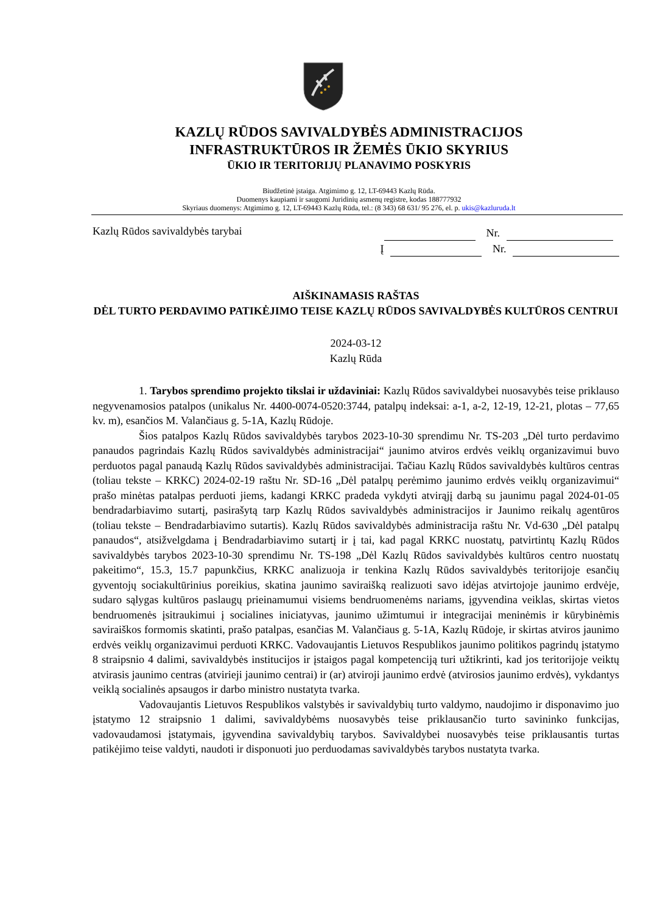KAZLŲ RŪDOS SAVIVALDYBĖS ADMINISTRACIJOS
INFRASTRUKTŪROS IR ŽEMĖS ŪKIO SKYRIUS
ŪKIO IR TERITORIJŲ PLANAVIMO POSKYRIS
Biudžetinė įstaiga. Atgimimo g. 12, LT-69443 Kazlų Rūda.
Duomenys kaupiami ir saugomi Juridinių asmenų registre, kodas 188777932
Skyriaus duomenys: Atgimimo g. 12, LT-69443 Kazlų Rūda, tel.: (8 343) 68 631/ 95 276, el. p. ukis@kazluruda.lt
Kazlų Rūdos savivaldybės tarybai
Nr.
Į Nr.
AIŠKINAMASIS RAŠTAS
DĖL TURTO PERDAVIMO PATIKĖJIMO TEISE KAZLŲ RŪDOS SAVIVALDYBĖS KULTŪROS CENTRUI
2024-03-12
Kazlų Rūda
1. Tarybos sprendimo projekto tikslai ir uždaviniai: Kazlų Rūdos savivaldybei nuosavybės teise priklauso negyvenamosios patalpos (unikalus Nr. 4400-0074-0520:3744, patalpų indeksai: a-1, a-2, 12-19, 12-21, plotas – 77,65 kv. m), esančios M. Valančiaus g. 5-1A, Kazlų Rūdoje.
Šios patalpos Kazlų Rūdos savivaldybės tarybos 2023-10-30 sprendimu Nr. TS-203 „Dėl turto perdavimo panaudos pagrindais Kazlų Rūdos savivaldybės administracijai“ jaunimo atviros erdvės veiklų organizavimui buvo perduotos pagal panaudą Kazlų Rūdos savivaldybės administracijai. Tačiau Kazlų Rūdos savivaldybės kultūros centras (toliau tekste – KRKC) 2024-02-19 raštu Nr. SD-16 „Dėl patalpų perėmimo jaunimo erdvės veiklų organizavimui“ prašo minėtas patalpas perduoti jiems, kadangi KRKC pradeda vykdyti atvirąjį darbą su jaunimu pagal 2024-01-05 bendradarbiavimo sutartį, pasirašytą tarp Kazlų Rūdos savivaldybės administracijos ir Jaunimo reikalų agentūros (toliau tekste – Bendradarbiavimo sutartis). Kazlų Rūdos savivaldybės administracija raštu Nr. Vd-630 „Dėl patalpų panaudos“, atsižvelgdama į Bendradarbiavimo sutartį ir į tai, kad pagal KRKC nuostatų, patvirtintų Kazlų Rūdos savivaldybės tarybos 2023-10-30 sprendimu Nr. TS-198 „Dėl Kazlų Rūdos savivaldybės kultūros centro nuostatų pakeitimo“, 15.3, 15.7 papunkčius, KRKC analizuoja ir tenkina Kazlų Rūdos savivaldybės teritorijoje esančių gyventojų sociakultūrinius poreikius, skatina jaunimo saviraišką realizuoti savo idėjas atvirtojoje jaunimo erdvėje, sudaro sąlygas kultūros paslaugų prieinamumui visiems bendruomenėms nariams, įgyvendina veiklas, skirtas vietos bendruomenės įsitraukimui į socialines iniciatyvas, jaunimo užimtumui ir integracijai meninėmis ir kūrybinėmis saviraiškos formomis skatinti, prašo patalpas, esančias M. Valančiaus g. 5-1A, Kazlų Rūdoje, ir skirtas atviros jaunimo erdvės veiklų organizavimui perduoti KRKC. Vadovaujantis Lietuvos Respublikos jaunimo politikos pagrindų įstatymo 8 straipsnio 4 dalimi, savivaldybės institucijos ir įstaigos pagal kompetenciją turi užtikrinti, kad jos teritorijoje veiktų atvirasis jaunimo centras (atvirieji jaunimo centrai) ir (ar) atviroji jaunimo erdvė (atvirosios jaunimo erdvės), vykdantys veiklą socialinės apsaugos ir darbo ministro nustatyta tvarka.
Vadovaujantis Lietuvos Respublikos valstybės ir savivaldybių turto valdymo, naudojimo ir disponavimo juo įstatymo 12 straipsnio 1 dalimi, savivaldybėms nuosavybės teise priklausančio turto savininko funkcijas, vadovaudamosi įstatymais, įgyvendina savivaldybių tarybos. Savivaldybei nuosavybės teise priklausantis turtas patikėjimo teise valdyti, naudoti ir disponuoti juo perduodamas savivaldybės tarybos nustatyta tvarka.